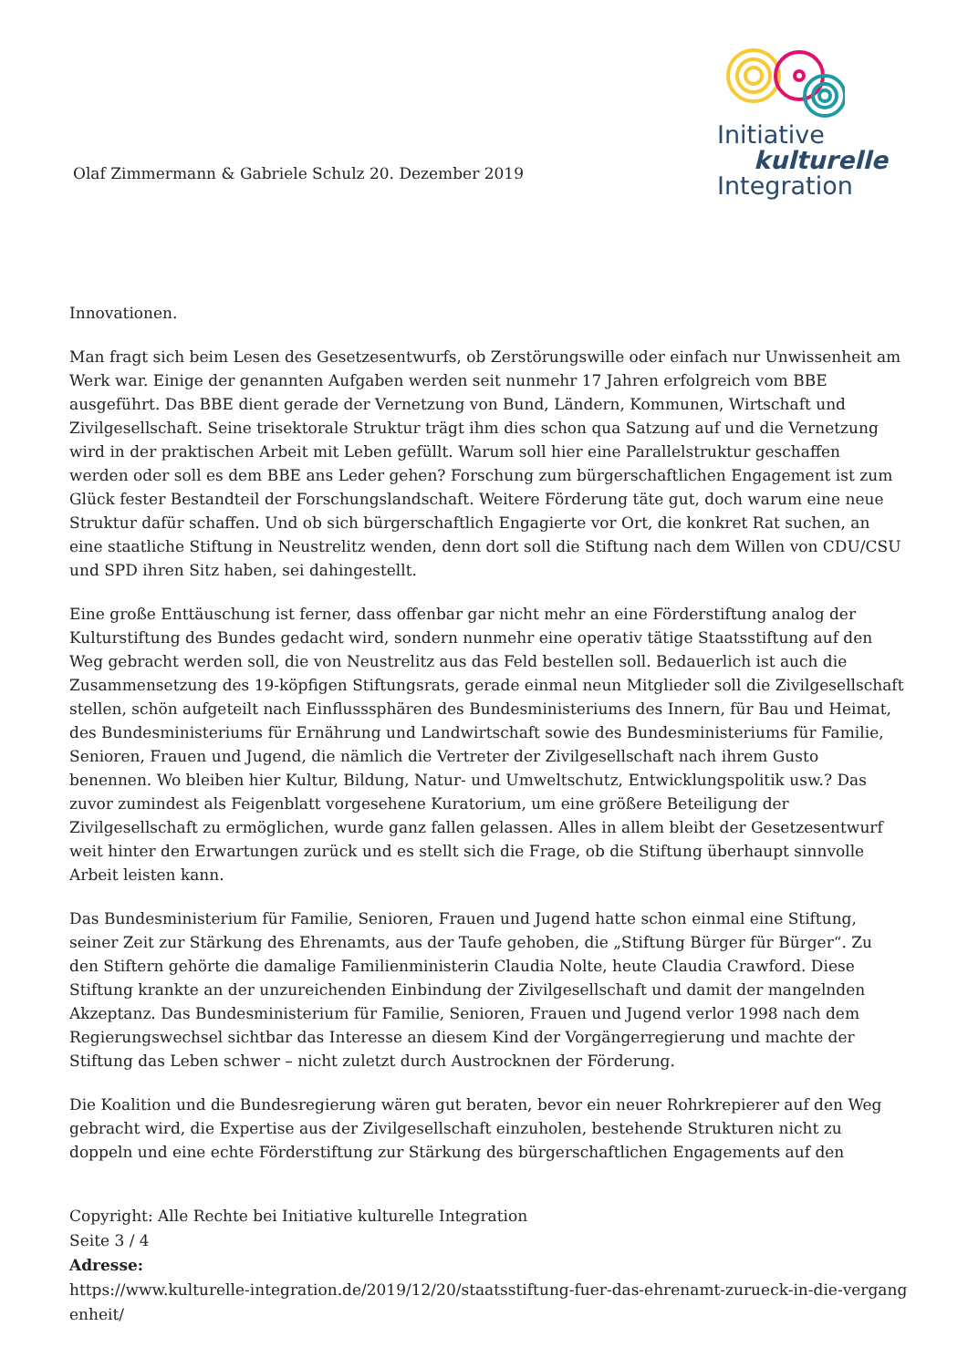Olaf Zimmermann & Gabriele Schulz 20. Dezember 2019
Initiative
kulturelle
Integration
Innovationen.
Man fragt sich beim Lesen des Gesetzesentwurfs, ob Zerstörungswille oder einfach nur Unwissenheit am Werk war. Einige der genannten Aufgaben werden seit nunmehr 17 Jahren erfolgreich vom BBE ausgeführt. Das BBE dient gerade der Vernetzung von Bund, Ländern, Kommunen, Wirtschaft und Zivilgesellschaft. Seine trisektorale Struktur trägt ihm dies schon qua Satzung auf und die Vernetzung wird in der praktischen Arbeit mit Leben gefüllt. Warum soll hier eine Parallelstruktur geschaffen werden oder soll es dem BBE ans Leder gehen? Forschung zum bürgerschaftlichen Engagement ist zum Glück fester Bestandteil der Forschungslandschaft. Weitere Förderung täte gut, doch warum eine neue Struktur dafür schaffen. Und ob sich bürgerschaftlich Engagierte vor Ort, die konkret Rat suchen, an eine staatliche Stiftung in Neustrelitz wenden, denn dort soll die Stiftung nach dem Willen von CDU/CSU und SPD ihren Sitz haben, sei dahingestellt.
Eine große Enttäuschung ist ferner, dass offenbar gar nicht mehr an eine Förderstiftung analog der Kulturstiftung des Bundes gedacht wird, sondern nunmehr eine operativ tätige Staatsstiftung auf den Weg gebracht werden soll, die von Neustrelitz aus das Feld bestellen soll. Bedauerlich ist auch die Zusammensetzung des 19-köpfigen Stiftungsrats, gerade einmal neun Mitglieder soll die Zivilgesellschaft stellen, schön aufgeteilt nach Einflusssphären des Bundesministeriums des Innern, für Bau und Heimat, des Bundesministeriums für Ernährung und Landwirtschaft sowie des Bundesministeriums für Familie, Senioren, Frauen und Jugend, die nämlich die Vertreter der Zivilgesellschaft nach ihrem Gusto benennen. Wo bleiben hier Kultur, Bildung, Natur- und Umweltschutz, Entwicklungspolitik usw.? Das zuvor zumindest als Feigenblatt vorgesehene Kuratorium, um eine größere Beteiligung der Zivilgesellschaft zu ermöglichen, wurde ganz fallen gelassen. Alles in allem bleibt der Gesetzesentwurf weit hinter den Erwartungen zurück und es stellt sich die Frage, ob die Stiftung überhaupt sinnvolle Arbeit leisten kann.
Das Bundesministerium für Familie, Senioren, Frauen und Jugend hatte schon einmal eine Stiftung, seiner Zeit zur Stärkung des Ehrenamts, aus der Taufe gehoben, die „Stiftung Bürger für Bürger“. Zu den Stiftern gehörte die damalige Familienministerin Claudia Nolte, heute Claudia Crawford. Diese Stiftung krankte an der unzureichenden Einbindung der Zivilgesellschaft und damit der mangelnden Akzeptanz. Das Bundesministerium für Familie, Senioren, Frauen und Jugend verlor 1998 nach dem Regierungswechsel sichtbar das Interesse an diesem Kind der Vorgängerregierung und machte der Stiftung das Leben schwer – nicht zuletzt durch Austrocknen der Förderung.
Die Koalition und die Bundesregierung wären gut beraten, bevor ein neuer Rohrkrepierer auf den Weg gebracht wird, die Expertise aus der Zivilgesellschaft einzuholen, bestehende Strukturen nicht zu doppeln und eine echte Förderstiftung zur Stärkung des bürgerschaftlichen Engagements auf den
Copyright: Alle Rechte bei Initiative kulturelle Integration
Seite 3 / 4
Adresse:
https://www.kulturelle-integration.de/2019/12/20/staatsstiftung-fuer-das-ehrenamt-zurueck-in-die-vergangenheit/